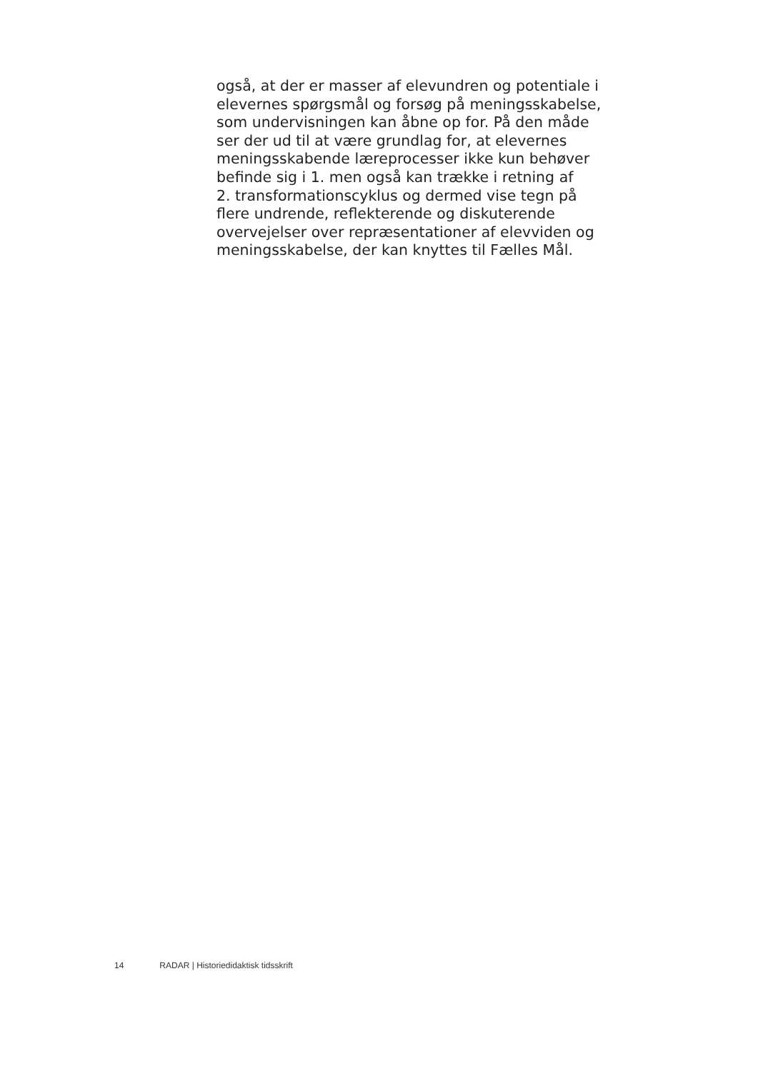også, at der er masser af elevundren og potentiale i
elevernes spørgsmål og forsøg på meningsskabelse,
som undervisningen kan åbne op for. På den måde
ser der ud til at være grundlag for, at elevernes
meningsskabende læreprocesser ikke kun behøver
befinde sig i 1. men også kan trække i retning af
2. transformationscyklus og dermed vise tegn på
flere undrende, reflekterende og diskuterende
overvejelser over repræsentationer af elevviden og
meningsskabelse, der kan knyttes til Fælles Mål.
14 RADAR | Historiedidaktisk tidsskrift